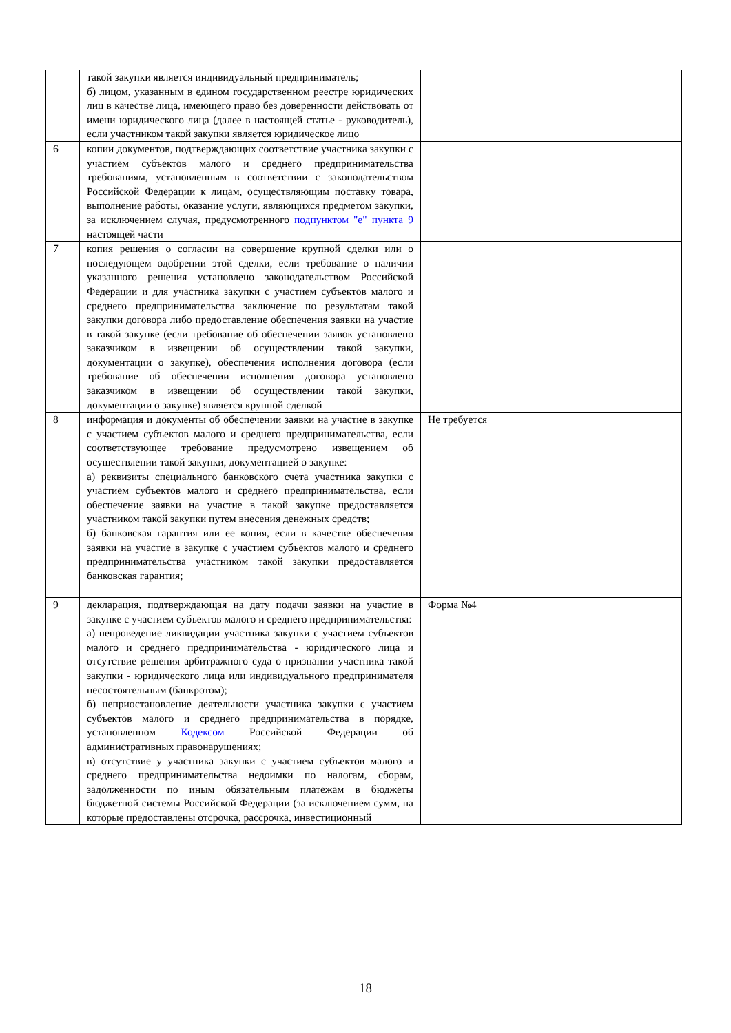| | такой закупки является индивидуальный предприниматель; б) лицом, указанным в едином государственном реестре юридических лиц в качестве лица, имеющего право без доверенности действовать от имени юридического лица (далее в настоящей статье - руководитель), если участником такой закупки является юридическое лицо | |
| 6 | копии документов, подтверждающих соответствие участника закупки с участием субъектов малого и среднего предпринимательства требованиям, установленным в соответствии с законодательством Российской Федерации к лицам, осуществляющим поставку товара, выполнение работы, оказание услуги, являющихся предметом закупки, за исключением случая, предусмотренного подпунктом "е" пункта 9 настоящей части | |
| 7 | копия решения о согласии на совершение крупной сделки или о последующем одобрении этой сделки, если требование о наличии указанного решения установлено законодательством Российской Федерации и для участника закупки с участием субъектов малого и среднего предпринимательства заключение по результатам такой закупки договора либо предоставление обеспечения заявки на участие в такой закупке (если требование об обеспечении заявок установлено заказчиком в извещении об осуществлении такой закупки, документации о закупке), обеспечения исполнения договора (если требование об обеспечении исполнения договора установлено заказчиком в извещении об осуществлении такой закупки, документации о закупке) является крупной сделкой | |
| 8 | информация и документы об обеспечении заявки на участие в закупке с участием субъектов малого и среднего предпринимательства, если соответствующее требование предусмотрено извещением об осуществлении такой закупки, документацией о закупке: а) реквизиты специального банковского счета участника закупки с участием субъектов малого и среднего предпринимательства, если обеспечение заявки на участие в такой закупке предоставляется участником такой закупки путем внесения денежных средств; б) банковская гарантия или ее копия, если в качестве обеспечения заявки на участие в закупке с участием субъектов малого и среднего предпринимательства участником такой закупки предоставляется банковская гарантия; | Не требуется |
| 9 | декларация, подтверждающая на дату подачи заявки на участие в закупке с участием субъектов малого и среднего предпринимательства: а) непроведение ликвидации участника закупки с участием субъектов малого и среднего предпринимательства - юридического лица и отсутствие решения арбитражного суда о признании участника такой закупки - юридического лица или индивидуального предпринимателя несостоятельным (банкротом); б) неприостановление деятельности участника закупки с участием субъектов малого и среднего предпринимательства в порядке, установленном Кодексом Российской Федерации об административных правонарушениях; в) отсутствие у участника закупки с участием субъектов малого и среднего предпринимательства недоимки по налогам, сборам, задолженности по иным обязательным платежам в бюджеты бюджетной системы Российской Федерации (за исключением сумм, на которые предоставлены отсрочка, рассрочка, инвестиционный | Форма №4 |
18